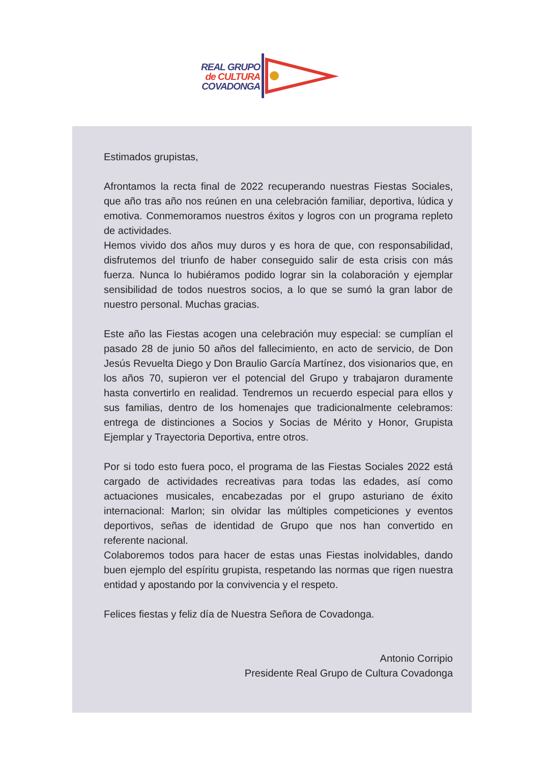REAL GRUPO
de CULTURA
COVADONGA
Estimados grupistas,
Afrontamos la recta final de 2022 recuperando nuestras Fiestas Sociales, que año tras año nos reúnen en una celebración familiar, deportiva, lúdica y emotiva. Conmemoramos nuestros éxitos y logros con un programa repleto de actividades.
Hemos vivido dos años muy duros y es hora de que, con responsabilidad, disfrutemos del triunfo de haber conseguido salir de esta crisis con más fuerza. Nunca lo hubiéramos podido lograr sin la colaboración y ejemplar sensibilidad de todos nuestros socios, a lo que se sumó la gran labor de nuestro personal. Muchas gracias.
Este año las Fiestas acogen una celebración muy especial: se cumplían el pasado 28 de junio 50 años del fallecimiento, en acto de servicio, de Don Jesús Revuelta Diego y Don Braulio García Martínez, dos visionarios que, en los años 70, supieron ver el potencial del Grupo y trabajaron duramente hasta convertirlo en realidad. Tendremos un recuerdo especial para ellos y sus familias, dentro de los homenajes que tradicionalmente celebramos: entrega de distinciones a Socios y Socias de Mérito y Honor, Grupista Ejemplar y Trayectoria Deportiva, entre otros.
Por si todo esto fuera poco, el programa de las Fiestas Sociales 2022 está cargado de actividades recreativas para todas las edades, así como actuaciones musicales, encabezadas por el grupo asturiano de éxito internacional: Marlon; sin olvidar las múltiples competiciones y eventos deportivos, señas de identidad de Grupo que nos han convertido en referente nacional.
Colaboremos todos para hacer de estas unas Fiestas inolvidables, dando buen ejemplo del espíritu grupista, respetando las normas que rigen nuestra entidad y apostando por la convivencia y el respeto.
Felices fiestas y feliz día de Nuestra Señora de Covadonga.
Antonio Corripio
Presidente Real Grupo de Cultura Covadonga